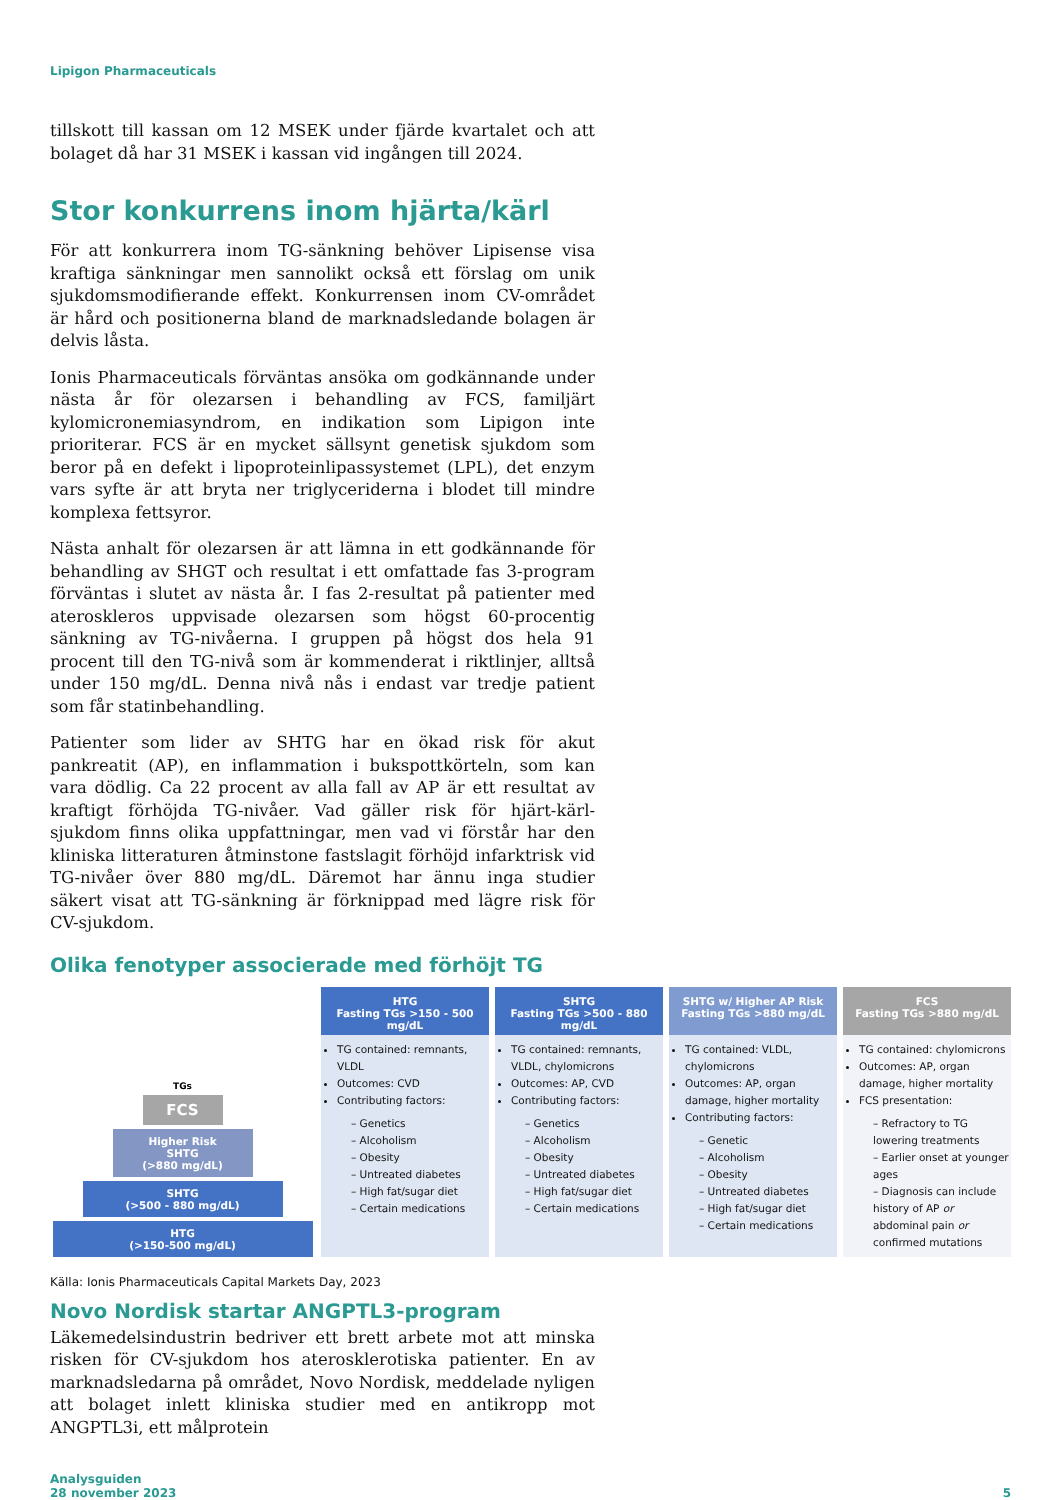Lipigon Pharmaceuticals
tillskott till kassan om 12 MSEK under fjärde kvartalet och att bolaget då har 31 MSEK i kassan vid ingången till 2024.
Stor konkurrens inom hjärta/kärl
För att konkurrera inom TG-sänkning behöver Lipisense visa kraftiga sänkningar men sannolikt också ett förslag om unik sjukdomsmodifierande effekt. Konkurrensen inom CV-området är hård och positionerna bland de marknadsledande bolagen är delvis låsta.
Ionis Pharmaceuticals förväntas ansöka om godkännande under nästa år för olezarsen i behandling av FCS, familjärt kylomicronemiasyndrom, en indikation som Lipigon inte prioriterar. FCS är en mycket sällsynt genetisk sjukdom som beror på en defekt i lipoproteinlipassystemet (LPL), det enzym vars syfte är att bryta ner triglyceriderna i blodet till mindre komplexa fettsyror.
Nästa anhalt för olezarsen är att lämna in ett godkännande för behandling av SHGT och resultat i ett omfattade fas 3-program förväntas i slutet av nästa år. I fas 2-resultat på patienter med ateroskleros uppvisade olezarsen som högst 60-procentig sänkning av TG-nivåerna. I gruppen på högst dos hela 91 procent till den TG-nivå som är kommenderat i riktlinjer, alltså under 150 mg/dL. Denna nivå nås i endast var tredje patient som får statinbehandling.
Patienter som lider av SHTG har en ökad risk för akut pankreatit (AP), en inflammation i bukspottkörteln, som kan vara dödlig. Ca 22 procent av alla fall av AP är ett resultat av kraftigt förhöjda TG-nivåer. Vad gäller risk för hjärt-kärl-sjukdom finns olika uppfattningar, men vad vi förstår har den kliniska litteraturen åtminstone fastslagit förhöjd infarktrisk vid TG-nivåer över 880 mg/dL. Däremot har ännu inga studier säkert visat att TG-sänkning är förknippad med lägre risk för CV-sjukdom.
Olika fenotyper associerade med förhöjt TG
TGs
FCS
Higher Risk
SHTG
(>880 mg/dL)
SHTG
(>500 - 880 mg/dL)
HTG
(>150-500 mg/dL)
HTG
Fasting TGs >150 - 500 mg/dL
TG contained: remnants, VLDL
Outcomes: CVD
Contributing factors:
– Genetics
– Alcoholism
– Obesity
– Untreated diabetes
– High fat/sugar diet
– Certain medications
SHTG
Fasting TGs >500 - 880 mg/dL
TG contained: remnants, VLDL, chylomicrons
Outcomes: AP, CVD
Contributing factors:
– Genetics
– Alcoholism
– Obesity
– Untreated diabetes
– High fat/sugar diet
– Certain medications
SHTG w/ Higher AP Risk
Fasting TGs >880 mg/dL
TG contained: VLDL, chylomicrons
Outcomes: AP, organ damage, higher mortality
Contributing factors:
– Genetic
– Alcoholism
– Obesity
– Untreated diabetes
– High fat/sugar diet
– Certain medications
FCS
Fasting TGs >880 mg/dL
TG contained: chylomicrons
Outcomes: AP, organ damage, higher mortality
FCS presentation:
– Refractory to TG lowering treatments
– Earlier onset at younger ages
– Diagnosis can include history of AP or abdominal pain or confirmed mutations
Källa: Ionis Pharmaceuticals Capital Markets Day, 2023
Novo Nordisk startar ANGPTL3-program
Läkemedelsindustrin bedriver ett brett arbete mot att minska risken för CV-sjukdom hos aterosklerotiska patienter. En av marknadsledarna på området, Novo Nordisk, meddelade nyligen att bolaget inlett kliniska studier med en antikropp mot ANGPTL3i, ett målprotein
Analysguiden
28 november 2023
5